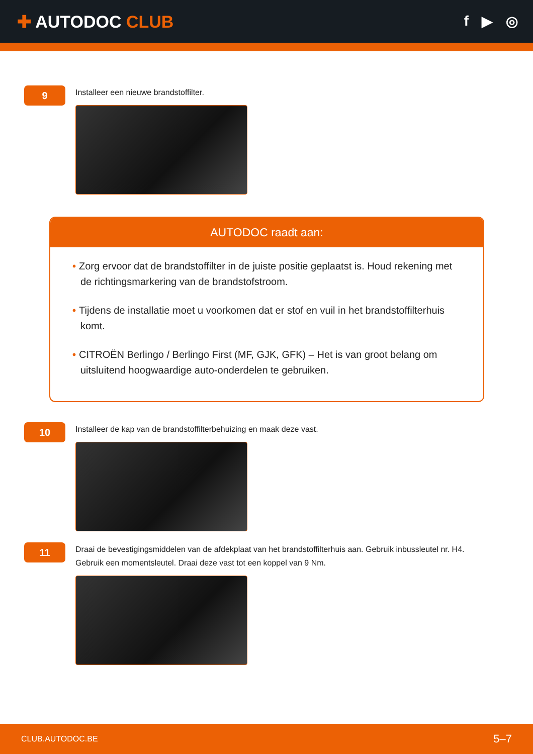✚ AUTODOC CLUB
f ▶ ◎
9
Installeer een nieuwe brandstoffilter.
AUTODOC raadt aan:
• Zorg ervoor dat de brandstoffilter in de juiste positie geplaatst is. Houd rekening met de richtingsmarkering van de brandstofstroom.
• Tijdens de installatie moet u voorkomen dat er stof en vuil in het brandstoffilterhuis komt.
• CITROËN Berlingo / Berlingo First (MF, GJK, GFK) – Het is van groot belang om uitsluitend hoogwaardige auto-onderdelen te gebruiken.
10
Installeer de kap van de brandstoffilterbehuizing en maak deze vast.
11
Draai de bevestigingsmiddelen van de afdekplaat van het brandstoffilterhuis aan. Gebruik inbussleutel nr. H4.
Gebruik een momentsleutel. Draai deze vast tot een koppel van 9 Nm.
CLUB.AUTODOC.BE 5–7